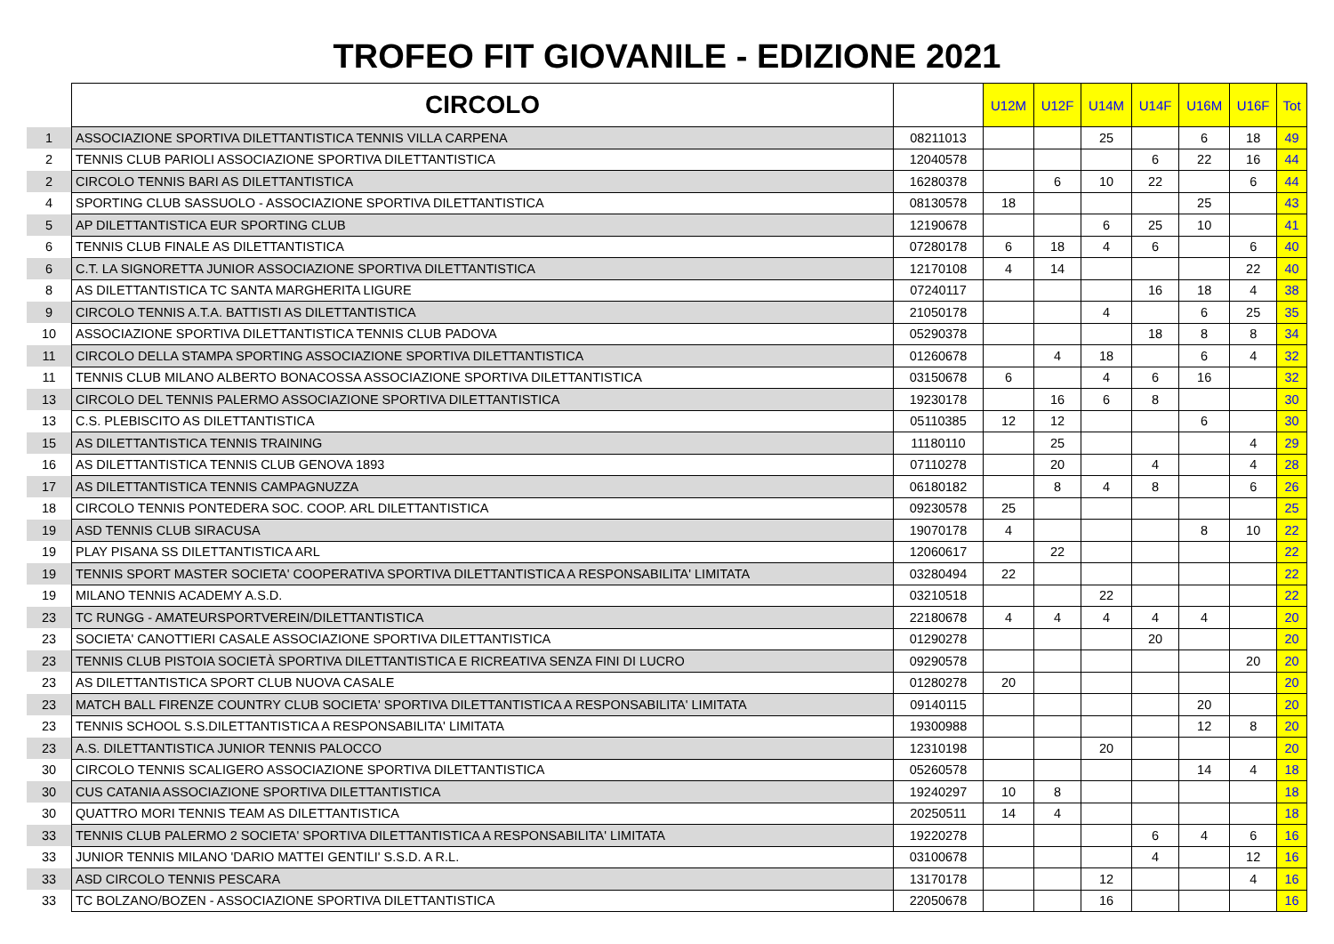TROFEO FIT GIOVANILE - EDIZIONE 2021
| | CIRCOLO | | U12M | U12F | U14M | U14F | U16M | U16F | Tot |
| --- | --- | --- | --- | --- | --- | --- | --- | --- | --- |
| 1 | ASSOCIAZIONE SPORTIVA DILETTANTISTICA TENNIS VILLA CARPENA | 08211013 | | | 25 | | 6 | 18 | 49 |
| 2 | TENNIS CLUB PARIOLI ASSOCIAZIONE SPORTIVA DILETTANTISTICA | 12040578 | | | | 6 | 22 | 16 | 44 |
| 2 | CIRCOLO TENNIS BARI AS DILETTANTISTICA | 16280378 | | 6 | 10 | 22 | | 6 | 44 |
| 4 | SPORTING CLUB SASSUOLO - ASSOCIAZIONE SPORTIVA DILETTANTISTICA | 08130578 | 18 | | | | 25 | | 43 |
| 5 | AP DILETTANTISTICA EUR SPORTING CLUB | 12190678 | | | 6 | 25 | 10 | | 41 |
| 6 | TENNIS CLUB FINALE AS DILETTANTISTICA | 07280178 | 6 | 18 | 4 | 6 | | 6 | 40 |
| 6 | C.T. LA SIGNORETTA JUNIOR ASSOCIAZIONE SPORTIVA DILETTANTISTICA | 12170108 | 4 | 14 | | | | 22 | 40 |
| 8 | AS DILETTANTISTICA TC SANTA MARGHERITA LIGURE | 07240117 | | | | 16 | 18 | 4 | 38 |
| 9 | CIRCOLO TENNIS A.T.A. BATTISTI AS DILETTANTISTICA | 21050178 | | | 4 | | 6 | 25 | 35 |
| 10 | ASSOCIAZIONE SPORTIVA DILETTANTISTICA TENNIS CLUB PADOVA | 05290378 | | | | 18 | 8 | 8 | 34 |
| 11 | CIRCOLO DELLA STAMPA SPORTING ASSOCIAZIONE SPORTIVA DILETTANTISTICA | 01260678 | | 4 | 18 | | 6 | 4 | 32 |
| 11 | TENNIS CLUB MILANO ALBERTO BONACOSSA ASSOCIAZIONE SPORTIVA DILETTANTISTICA | 03150678 | 6 | | 4 | 6 | 16 | | 32 |
| 13 | CIRCOLO DEL TENNIS PALERMO ASSOCIAZIONE SPORTIVA DILETTANTISTICA | 19230178 | | 16 | 6 | 8 | | | 30 |
| 13 | C.S. PLEBISCITO AS DILETTANTISTICA | 05110385 | 12 | 12 | | | 6 | | 30 |
| 15 | AS DILETTANTISTICA TENNIS TRAINING | 11180110 | | 25 | | | | 4 | 29 |
| 16 | AS DILETTANTISTICA TENNIS CLUB GENOVA 1893 | 07110278 | | 20 | | 4 | | 4 | 28 |
| 17 | AS DILETTANTISTICA TENNIS CAMPAGNUZZA | 06180182 | | 8 | 4 | 8 | | 6 | 26 |
| 18 | CIRCOLO TENNIS PONTEDERA SOC. COOP. ARL DILETTANTISTICA | 09230578 | 25 | | | | | | 25 |
| 19 | ASD TENNIS CLUB SIRACUSA | 19070178 | 4 | | | | 8 | 10 | 22 |
| 19 | PLAY PISANA SS DILETTANTISTICA ARL | 12060617 | | 22 | | | | | 22 |
| 19 | TENNIS SPORT MASTER SOCIETA' COOPERATIVA SPORTIVA DILETTANTISTICA A RESPONSABILITA' LIMITATA | 03280494 | 22 | | | | | | 22 |
| 19 | MILANO TENNIS ACADEMY A.S.D. | 03210518 | | | 22 | | | | 22 |
| 23 | TC RUNGG - AMATEURSPORTVEREIN/DILETTANTISTICA | 22180678 | 4 | 4 | 4 | 4 | 4 | | 20 |
| 23 | SOCIETA' CANOTTIERI CASALE ASSOCIAZIONE SPORTIVA DILETTANTISTICA | 01290278 | | | | 20 | | | 20 |
| 23 | TENNIS CLUB PISTOIA SOCIETÀ SPORTIVA DILETTANTISTICA E RICREATIVA SENZA FINI DI LUCRO | 09290578 | | | | | | 20 | 20 |
| 23 | AS DILETTANTISTICA SPORT CLUB NUOVA CASALE | 01280278 | 20 | | | | | | 20 |
| 23 | MATCH BALL FIRENZE COUNTRY CLUB SOCIETA' SPORTIVA DILETTANTISTICA A RESPONSABILITA' LIMITATA | 09140115 | | | | | 20 | | 20 |
| 23 | TENNIS SCHOOL S.S.DILETTANTISTICA A RESPONSABILITA' LIMITATA | 19300988 | | | | | 12 | 8 | 20 |
| 23 | A.S. DILETTANTISTICA JUNIOR TENNIS PALOCCO | 12310198 | | | 20 | | | | 20 |
| 30 | CIRCOLO TENNIS SCALIGERO ASSOCIAZIONE SPORTIVA DILETTANTISTICA | 05260578 | | | | | 14 | 4 | 18 |
| 30 | CUS CATANIA ASSOCIAZIONE SPORTIVA DILETTANTISTICA | 19240297 | 10 | 8 | | | | | 18 |
| 30 | QUATTRO MORI TENNIS TEAM AS DILETTANTISTICA | 20250511 | 14 | 4 | | | | | 18 |
| 33 | TENNIS CLUB PALERMO 2 SOCIETA' SPORTIVA DILETTANTISTICA A RESPONSABILITA' LIMITATA | 19220278 | | | | 6 | 4 | 6 | 16 |
| 33 | JUNIOR TENNIS MILANO 'DARIO MATTEI GENTILI' S.S.D. A R.L. | 03100678 | | | | 4 | | 12 | 16 |
| 33 | ASD CIRCOLO TENNIS PESCARA | 13170178 | | | 12 | | | 4 | 16 |
| 33 | TC BOLZANO/BOZEN - ASSOCIAZIONE SPORTIVA DILETTANTISTICA | 22050678 | | | 16 | | | | 16 |